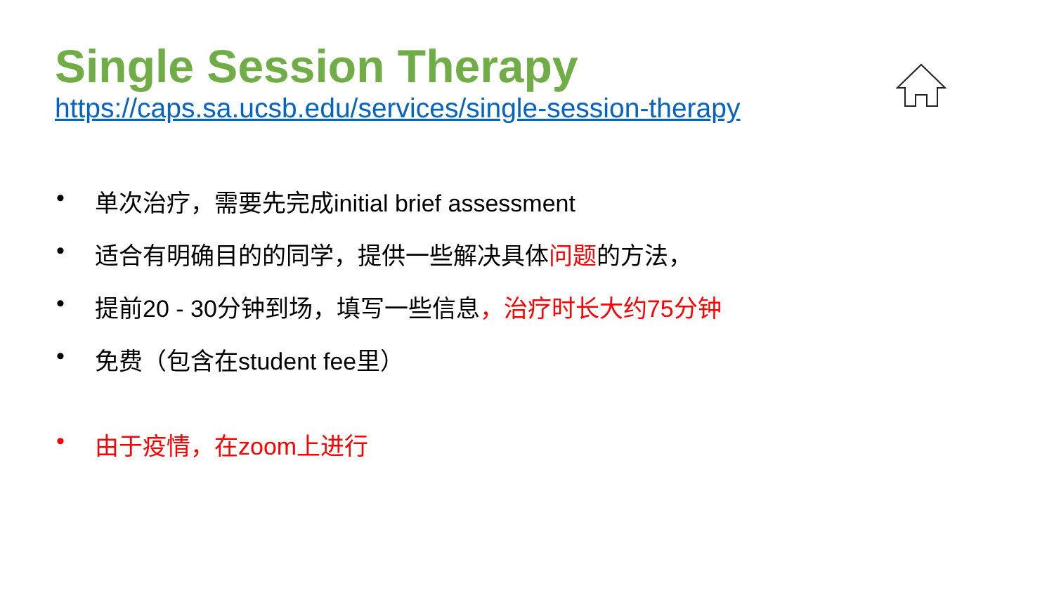Single Session Therapy
https://caps.sa.ucsb.edu/services/single-session-therapy
• 单次治疗，需要先完成initial brief assessment
• 适合有明确目的的同学，提供一些解决具体问题的方法，
• 提前20 - 30分钟到场，填写一些信息，治疗时长大约75分钟
• 免费（包含在student fee里）
• 由于疫情，在zoom上进行